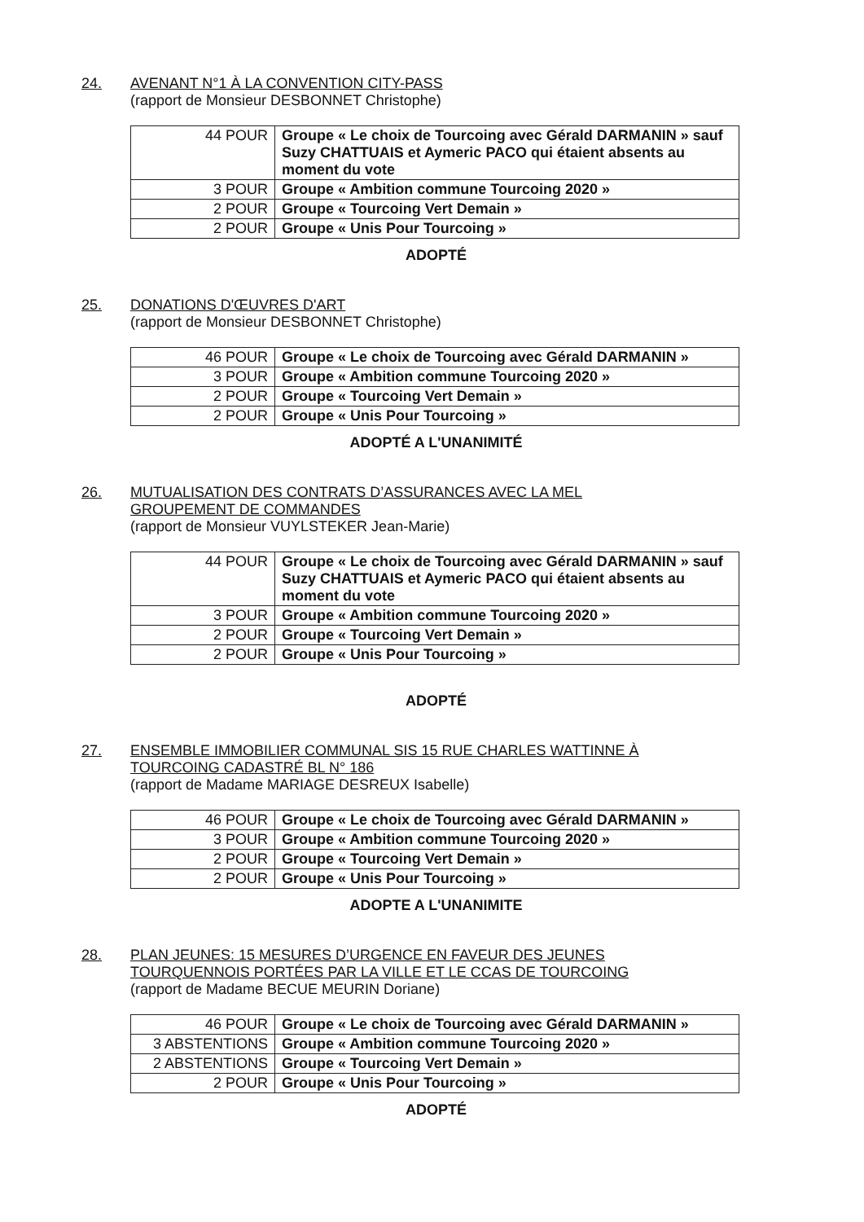24. AVENANT N°1 À LA CONVENTION CITY-PASS
(rapport de Monsieur DESBONNET Christophe)
| 44 POUR | Groupe « Le choix de Tourcoing avec Gérald DARMANIN » sauf Suzy CHATTUAIS et Aymeric PACO qui étaient absents au moment du vote |
| 3 POUR | Groupe « Ambition commune Tourcoing 2020 » |
| 2 POUR | Groupe « Tourcoing Vert Demain » |
| 2 POUR | Groupe « Unis Pour Tourcoing » |
ADOPTÉ
25. DONATIONS D'ŒUVRES D'ART
(rapport de Monsieur DESBONNET Christophe)
| 46 POUR | Groupe « Le choix de Tourcoing avec Gérald DARMANIN » |
| 3 POUR | Groupe « Ambition commune Tourcoing 2020 » |
| 2 POUR | Groupe « Tourcoing Vert Demain » |
| 2 POUR | Groupe « Unis Pour Tourcoing » |
ADOPTÉ A L'UNANIMITÉ
26. MUTUALISATION DES CONTRATS D’ASSURANCES AVEC LA MEL
GROUPEMENT DE COMMANDES
(rapport de Monsieur VUYLSTEKER Jean-Marie)
| 44 POUR | Groupe « Le choix de Tourcoing avec Gérald DARMANIN » sauf Suzy CHATTUAIS et Aymeric PACO qui étaient absents au moment du vote |
| 3 POUR | Groupe « Ambition commune Tourcoing 2020 » |
| 2 POUR | Groupe « Tourcoing Vert Demain » |
| 2 POUR | Groupe « Unis Pour Tourcoing » |
ADOPTÉ
27. ENSEMBLE IMMOBILIER COMMUNAL SIS 15 RUE CHARLES WATTINNE À
TOURCOING CADASTRÉ BL N° 186
(rapport de Madame MARIAGE DESREUX Isabelle)
| 46 POUR | Groupe « Le choix de Tourcoing avec Gérald DARMANIN » |
| 3 POUR | Groupe « Ambition commune Tourcoing 2020 » |
| 2 POUR | Groupe « Tourcoing Vert Demain » |
| 2 POUR | Groupe « Unis Pour Tourcoing » |
ADOPTE A L'UNANIMITE
28. PLAN JEUNES: 15 MESURES D’URGENCE EN FAVEUR DES JEUNES
TOURQUENNOIS PORTÉES PAR LA VILLE ET LE CCAS DE TOURCOING
(rapport de Madame BECUE MEURIN Doriane)
| 46 POUR | Groupe « Le choix de Tourcoing avec Gérald DARMANIN » |
| 3 ABSTENTIONS | Groupe « Ambition commune Tourcoing 2020 » |
| 2 ABSTENTIONS | Groupe « Tourcoing Vert Demain » |
| 2 POUR | Groupe « Unis Pour Tourcoing » |
ADOPTÉ